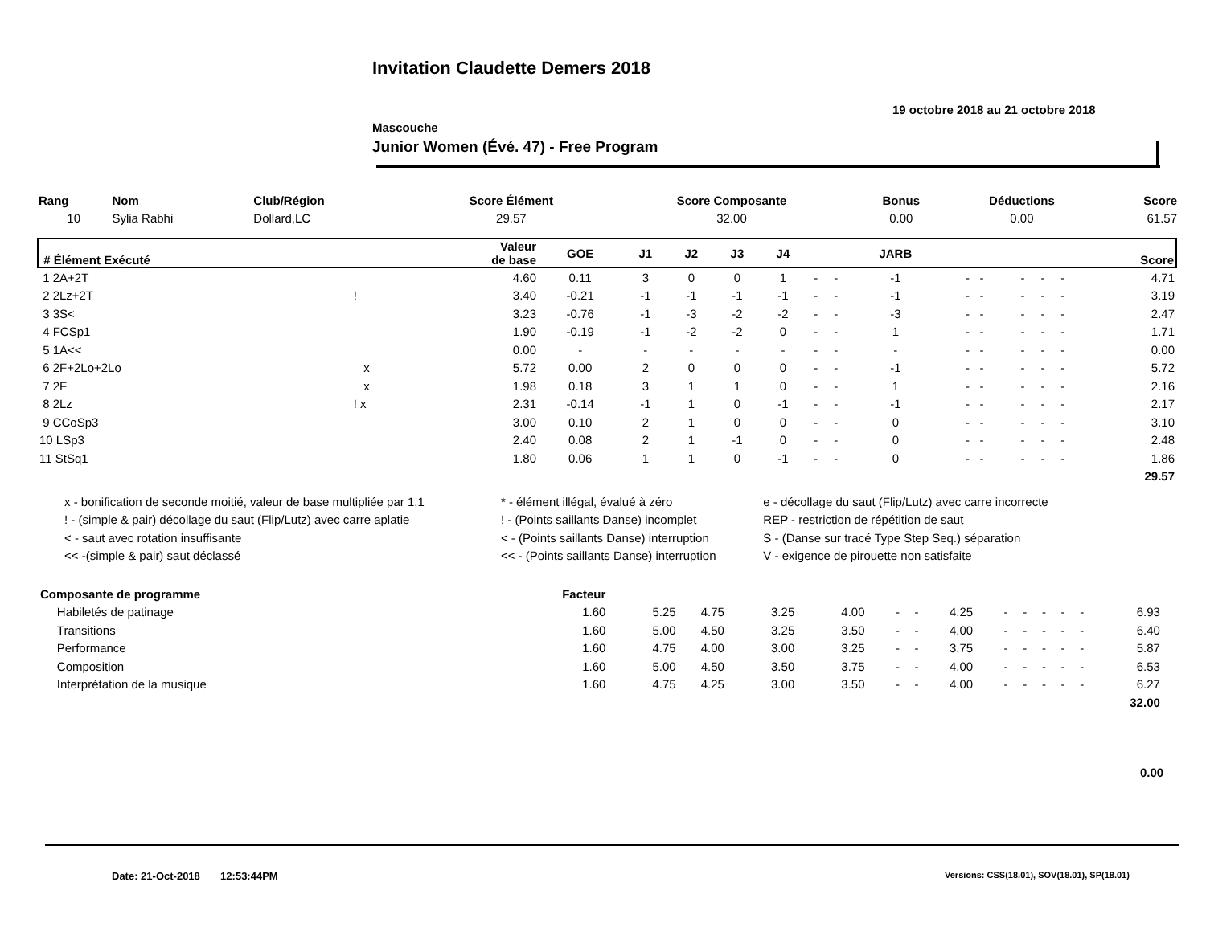Invitation Claudette Demers 2018
19 octobre 2018 au 21 octobre 2018
Mascouche
Junior Women (Évé. 47) - Free Program
| Rang | Nom | Club/Région | Score Élément | Score Composante | Bonus | Déductions | Score |
| --- | --- | --- | --- | --- | --- | --- | --- |
| 10 | Sylia Rabhi | Dollard,LC | 29.57 | 32.00 | 0.00 | 0.00 | 61.57 |
| # Élément Exécuté | | Valeur de base | GOE | J1 | J2 | J3 | J4 | | | JARB | | | | | | Score |
| --- | --- | --- | --- | --- | --- | --- | --- | --- | --- | --- | --- | --- | --- | --- | --- | --- |
| 1 2A+2T | | 4.60 | 0.11 | 3 | 0 | 0 | 1 | - | - | -1 | - - | | - | - | - | 4.71 |
| 2 2Lz+2T | ! | 3.40 | -0.21 | -1 | -1 | -1 | -1 | - | - | -1 | - - | | - | - | - | 3.19 |
| 3 3S< | | 3.23 | -0.76 | -1 | -3 | -2 | -2 | - | - | -3 | - - | | - | - | - | 2.47 |
| 4 FCSp1 | | 1.90 | -0.19 | -1 | -2 | -2 | 0 | - | - | 1 | - - | | - | - | - | 1.71 |
| 5 1A<< | | 0.00 | - | - | - | - | - | - | - | - | - - | | - | - | - | 0.00 |
| 6 2F+2Lo+2Lo | x | 5.72 | 0.00 | 2 | 0 | 0 | 0 | - | - | -1 | - - | | - | - | - | 5.72 |
| 7 2F | x | 1.98 | 0.18 | 3 | 1 | 1 | 0 | - | - | 1 | - - | | - | - | - | 2.16 |
| 8 2Lz | ! x | 2.31 | -0.14 | -1 | 1 | 0 | -1 | - | - | -1 | - - | | - | - | - | 2.17 |
| 9 CCoSp3 | | 3.00 | 0.10 | 2 | 1 | 0 | 0 | - | - | 0 | - - | | - | - | - | 3.10 |
| 10 LSp3 | | 2.40 | 0.08 | 2 | 1 | -1 | 0 | - | - | 0 | - - | | - | - | - | 2.48 |
| 11 StSq1 | | 1.80 | 0.06 | 1 | 1 | 0 | -1 | - | - | 0 | - - | | - | - | - | 1.86 |
| 29.57 | | | | | | | | | | | | | | | | |
| x - bonification de seconde moitié, valeur de base multipliée par 1,1 | * - élément illégal, évalué à zéro | e - décollage du saut (Flip/Lutz) avec carre incorrecte |
| ! - (simple & pair) décollage du saut (Flip/Lutz) avec carre aplatie | ! - (Points saillants Danse) incomplet | REP - restriction de répétition de saut |
| < - saut avec rotation insuffisante | < - (Points saillants Danse) interruption | S - (Danse sur tracé Type Step Seq.) séparation |
| << -(simple & pair) saut déclassé | << - (Points saillants Danse) interruption | V - exigence de pirouette non satisfaite |
| Composante de programme | Facteur | | | | | | | | | | | | | | | |
| Habiletés de patinage | 1.60 | 5.25 | 4.75 | 3.25 | 4.00 | - | - | 4.25 | - | - | - | - | - | 6.93 | | |
| Transitions | 1.60 | 5.00 | 4.50 | 3.25 | 3.50 | - | - | 4.00 | - | - | - | - | - | 6.40 | | |
| Performance | 1.60 | 4.75 | 4.00 | 3.00 | 3.25 | - | - | 3.75 | - | - | - | - | - | 5.87 | | |
| Composition | 1.60 | 5.00 | 4.50 | 3.50 | 3.75 | - | - | 4.00 | - | - | - | - | - | 6.53 | | |
| Interprétation de la musique | 1.60 | 4.75 | 4.25 | 3.00 | 3.50 | - | - | 4.00 | - | - | - | - | - | 6.27 | | |
| 32.00 | | | | | | | | | | | | | | | | |
0.00
Date: 21-Oct-2018 12:53:44PM
Versions: CSS(18.01), SOV(18.01), SP(18.01)